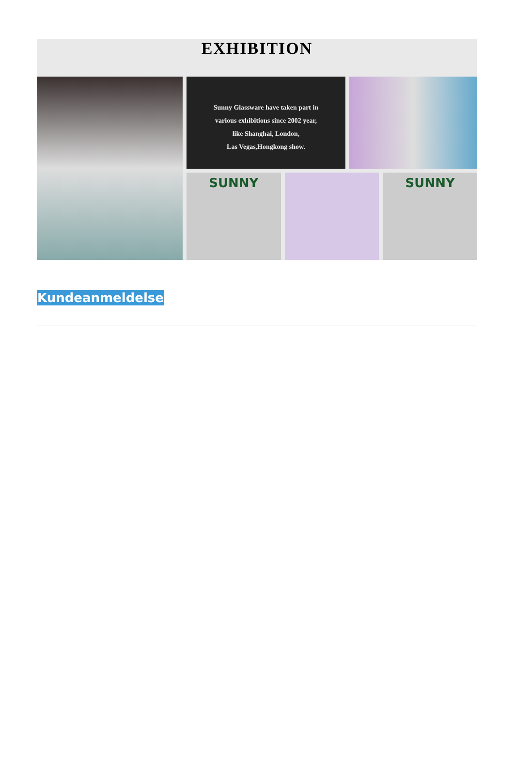EXHIBITION
Sunny Glassware have taken part in
various exhibitions since 2002 year,
like Shanghai, London,
Las Vegas,Hongkong show.
SUNNY SUNNY
Kundeanmeldelse